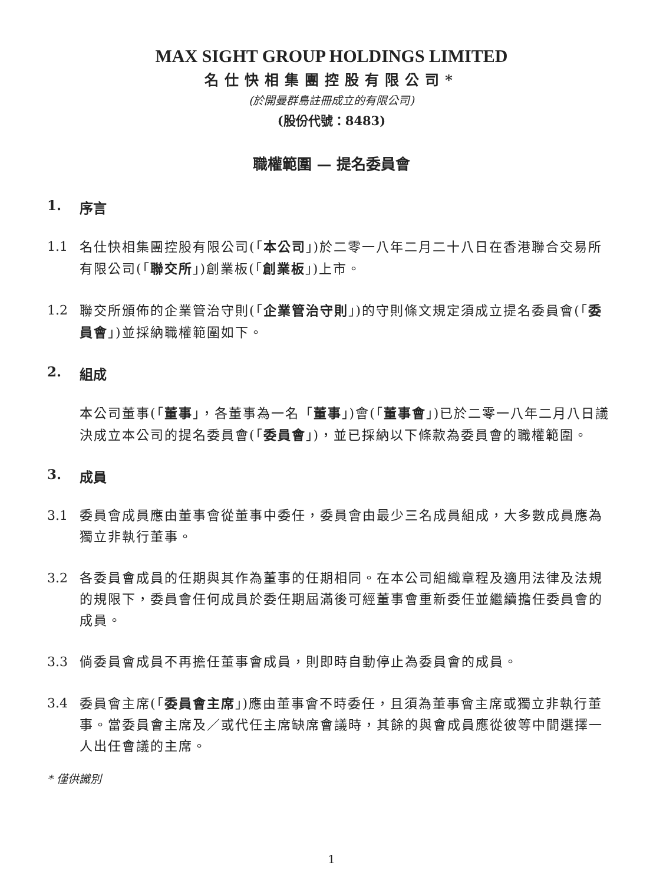MAX SIGHT GROUP HOLDINGS LIMITED
名仕快相集團控股有限公司*
(於開曼群島註冊成立的有限公司)
(股份代號：8483)
職權範圍 — 提名委員會
1. 序言
1.1 名仕快相集團控股有限公司(「本公司」)於二零一八年二月二十八日在香港聯合交易所有限公司(「聯交所」)創業板(「創業板」)上市。
1.2 聯交所頒佈的企業管治守則(「企業管治守則」)的守則條文規定須成立提名委員會(「委員會」)並採納職權範圍如下。
2. 組成
本公司董事(「董事」，各董事為一名「董事」)會(「董事會」)已於二零一八年二月八日議決成立本公司的提名委員會(「委員會」)，並已採納以下條款為委員會的職權範圍。
3. 成員
3.1 委員會成員應由董事會從董事中委任，委員會由最少三名成員組成，大多數成員應為獨立非執行董事。
3.2 各委員會成員的任期與其作為董事的任期相同。在本公司組織章程及適用法律及法規的規限下，委員會任何成員於委任期屆滿後可經董事會重新委任並繼續擔任委員會的成員。
3.3 倘委員會成員不再擔任董事會成員，則即時自動停止為委員會的成員。
3.4 委員會主席(「委員會主席」)應由董事會不時委任，且須為董事會主席或獨立非執行董事。當委員會主席及／或代任主席缺席會議時，其餘的與會成員應從彼等中間選擇一人出任會議的主席。
* 僅供識別
1